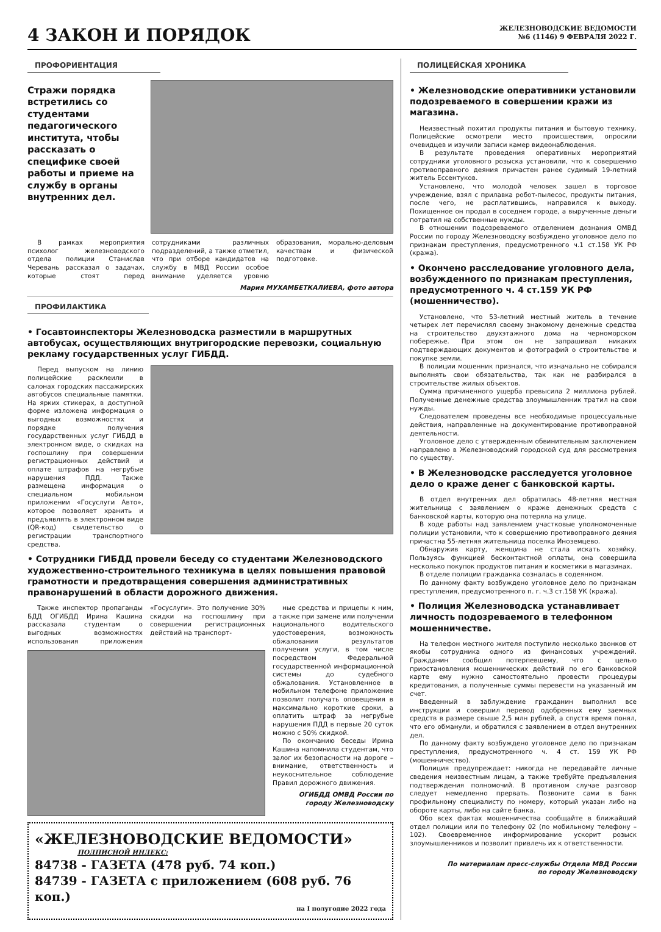4 ЗАКОН И ПОРЯДОК
ЖЕЛЕЗНОВОДСКИЕ ВЕДОМОСТИ
№6 (1146) 9 ФЕВРАЛЯ 2022 Г.
ПРОФОРИЕНТАЦИЯ
Стражи порядка встретились со студентами педагогического института, чтобы рассказать о специфике своей работы и приеме на службу в органы внутренних дел.
В рамках мероприятия психолог железноводского отдела полиции Станислав Черевань рассказал о задачах, которые стоят перед сотрудниками различных подразделений, а также отметил, что при отборе кандидатов на службу в МВД России особое внимание уделяется уровню образования, морально-деловым качествам и физической подготовке.
Мария МУХАМБЕТКАЛИЕВА, фото автора
ПРОФИЛАКТИКА
• Госавтоинспекторы Железноводска разместили в маршрутных автобусах, осуществляющих внутригородские перевозки, социальную рекламу государственных услуг ГИБДД.
Перед выпуском на линию полицейские расклеили в салонах городских пассажирских автобусов специальные памятки. На ярких стикерах, в доступной форме изложена информация о выгодных возможностях и порядке получения государственных услуг ГИБДД в электронном виде, о скидках на госпошлину при совершении регистрационных действий и оплате штрафов на негрубые нарушения ПДД. Также размещена информация о специальном мобильном приложении «Госуслуги Авто», которое позволяет хранить и предъявлять в электронном виде (QR-код) свидетельство о регистрации транспортного средства.
• Сотрудники ГИБДД провели беседу со студентами Железноводского художественно-строительного техникума в целях повышения правовой грамотности и предотвращения совершения административных правонарушений в области дорожного движения.
Также инспектор пропаганды БДД ОГИБДД Ирина Кашина рассказала студентам о выгодных возможностях использования приложения «Госуслуги». Это получение 30% скидки на госпошлину при совершении регистрационных действий на транспорт-
ные средства и прицепы к ним, а также при замене или получении национального водительского удостоверения, возможность обжалования результатов получения услуги, в том числе посредством Федеральной государственной информационной системы до судебного обжалования. Установленное в мобильном телефоне приложение позволит получать оповещения в максимально короткие сроки, а оплатить штраф за негрубые нарушения ПДД в первые 20 суток можно с 50% скидкой.
По окончанию беседы Ирина Кашина напомнила студентам, что залог их безопасности на дороге – внимание, ответственность и неукоснительное соблюдение Правил дорожного движения.
ОГИБДД ОМВД России по городу Железноводску
«ЖЕЛЕЗНОВОДСКИЕ ВЕДОМОСТИ»
ПОДПИСНОЙ ИНДЕКС:
84738 - ГАЗЕТА (478 руб. 74 коп.)
84739 - ГАЗЕТА с приложением (608 руб. 76 коп.)
на I полугодие 2022 года
ПОЛИЦЕЙСКАЯ ХРОНИКА
• Железноводские оперативники установили подозреваемого в совершении кражи из магазина.
Неизвестный похитил продукты питания и бытовую технику. Полицейские осмотрели место происшествия, опросили очевидцев и изучили записи камер видеонаблюдения.
В результате проведения оперативных мероприятий сотрудники уголовного розыска установили, что к совершению противоправного деяния причастен ранее судимый 19-летний житель Ессентуков.
Установлено, что молодой человек зашел в торговое учреждение, взял с прилавка робот-пылесос, продукты питания, после чего, не расплатившись, направился к выходу. Похищенное он продал в соседнем городе, а вырученные деньги потратил на собственные нужды.
В отношении подозреваемого отделением дознания ОМВД России по городу Железноводску возбуждено уголовное дело по признакам преступления, предусмотренного ч.1 ст.158 УК РФ (кража).
• Окончено расследование уголовного дела, возбужденного по признакам преступления, предусмотренного ч. 4 ст.159 УК РФ (мошенничество).
Установлено, что 53-летний местный житель в течение четырех лет перечислял своему знакомому денежные средства на строительство двухэтажного дома на черноморском побережье. При этом он не запрашивал никаких подтверждающих документов и фотографий о строительстве и покупке земли.
В полиции мошенник признался, что изначально не собирался выполнять свои обязательства, так как не разбирался в строительстве жилых объектов.
Сумма причиненного ущерба превысила 2 миллиона рублей. Полученные денежные средства злоумышленник тратил на свои нужды.
Следователем проведены все необходимые процессуальные действия, направленные на документирование противоправной деятельности.
Уголовное дело с утвержденным обвинительным заключением направлено в Железноводский городской суд для рассмотрения по существу.
• В Железноводске расследуется уголовное дело о краже денег с банковской карты.
В отдел внутренних дел обратилась 48-летняя местная жительница с заявлением о краже денежных средств с банковской карты, которую она потеряла на улице.
В ходе работы над заявлением участковые уполномоченные полиции установили, что к совершению противоправного деяния причастна 55-летняя жительница поселка Иноземцево.
Обнаружив карту, женщина не стала искать хозяйку. Пользуясь функцией бесконтактной оплаты, она совершила несколько покупок продуктов питания и косметики в магазинах.
В отделе полиции гражданка созналась в содеянном.
По данному факту возбуждено уголовное дело по признакам преступления, предусмотренного п. г. ч.3 ст.158 УК (кража).
• Полиция Железноводска устанавливает личность подозреваемого в телефонном мошенничестве.
На телефон местного жителя поступило несколько звонков от якобы сотрудника одного из финансовых учреждений. Гражданин сообщил потерпевшему, что с целью приостановления мошеннических действий по его банковской карте ему нужно самостоятельно провести процедуры кредитования, а полученные суммы перевести на указанный им счет.
Введенный в заблуждение гражданин выполнил все инструкции и совершил перевод одобренных ему заемных средств в размере свыше 2,5 млн рублей, а спустя время понял, что его обманули, и обратился с заявлением в отдел внутренних дел.
По данному факту возбуждено уголовное дело по признакам преступления, предусмотренного ч. 4 ст. 159 УК РФ (мошенничество).
Полиция предупреждает: никогда не передавайте личные сведения неизвестным лицам, а также требуйте предъявления подтверждения полномочий. В противном случае разговор следует немедленно прервать. Позвоните сами в банк профильному специалисту по номеру, который указан либо на обороте карты, либо на сайте банка.
Обо всех фактах мошенничества сообщайте в ближайший отдел полиции или по телефону 02 (по мобильному телефону – 102). Своевременное информирование ускорит розыск злоумышленников и позволит привлечь их к ответственности.
По материалам пресс-службы Отдела МВД России
по городу Железноводску